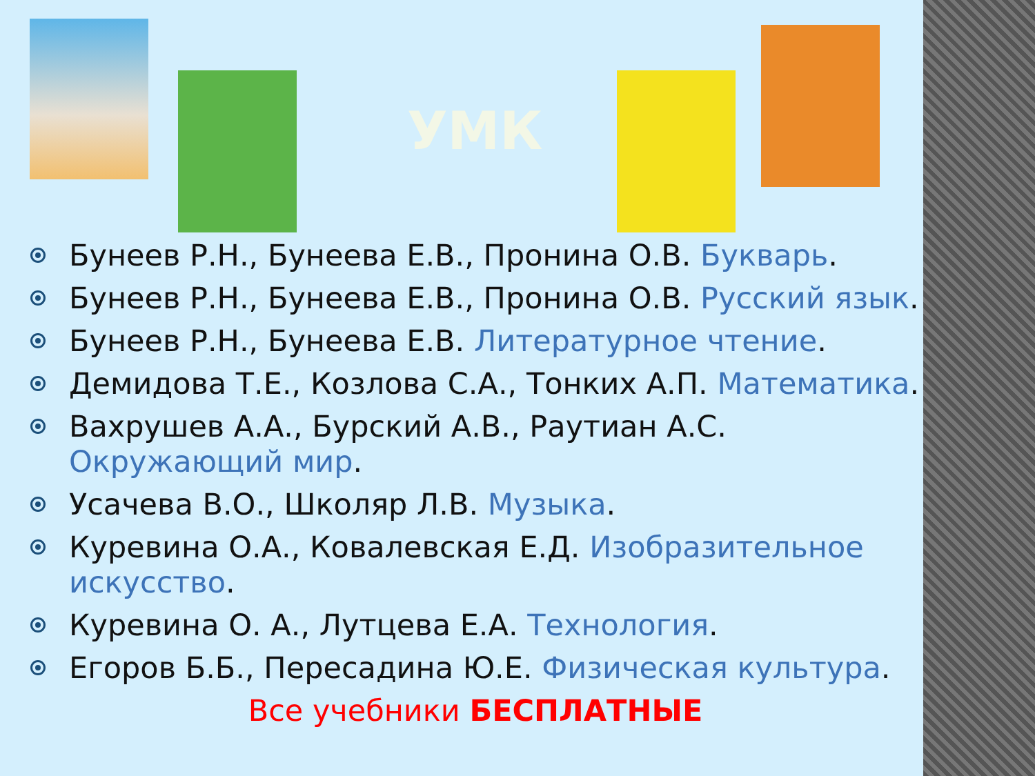УМК
Бунеев Р.Н., Бунеева Е.В., Пронина О.В. Букварь.
Бунеев Р.Н., Бунеева Е.В., Пронина О.В. Русский язык.
Бунеев Р.Н., Бунеева Е.В. Литературное чтение.
Демидова Т.Е., Козлова С.А., Тонких А.П. Математика.
Вахрушев А.А., Бурский А.В., Раутиан А.С. Окружающий мир.
Усачева В.О., Школяр Л.В. Музыка.
Куревина О.А., Ковалевская Е.Д. Изобразительное искусство.
Куревина О. А., Лутцева Е.А. Технология.
Егоров Б.Б., Пересадина Ю.Е. Физическая культура.
Все учебники БЕСПЛАТНЫЕ